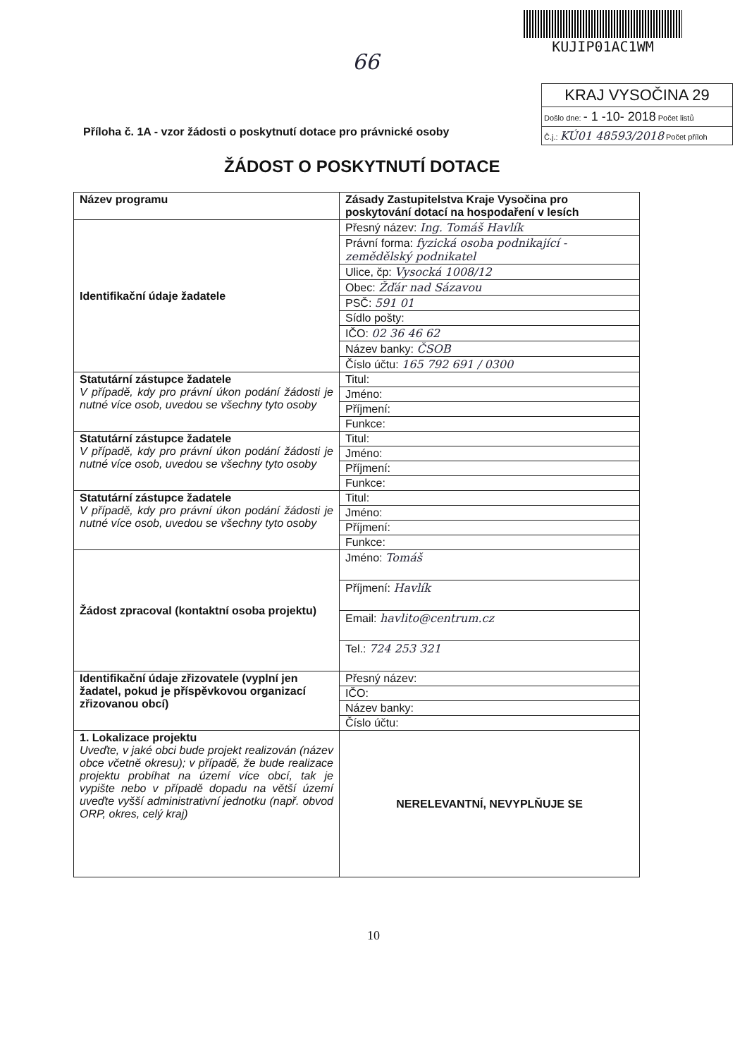KUJIP01AC1WM
66
KRAJ VYSOČINA 29
Došlo dne: - 1 -10- 2018 Počet listů
Č.j.: KÚ01 48593/2018 Počet příloh
Příloha č. 1A - vzor žádosti o poskytnutí dotace pro právnické osoby
ŽÁDOST O POSKYTNUTÍ DOTACE
| Název programu | Zásady Zastupitelstva Kraje Vysočina pro poskytování dotací na hospodaření v lesích |
| Identifikační údaje žadatele | Přesný název: Ing. Tomáš Havlík |
| | Právní forma: fyzická osoba podnikající - zemědělský podnikatel |
| | Ulice, čp: Vysocká 1008/12 |
| | Obec: Žďár nad Sázavou |
| | PSČ: 591 01 |
| | Sídlo pošty: |
| | IČO: 02 36 46 62 |
| | Název banky: ČSOB |
| | Číslo účtu: 165 792 691 / 0300 |
| Statutární zástupce žadatele V případě, kdy pro právní úkon podání žádosti je nutné více osob, uvedou se všechny tyto osoby | Titul: |
| | Jméno: |
| | Příjmení: |
| | Funkce: |
| Statutární zástupce žadatele V případě, kdy pro právní úkon podání žádosti je nutné více osob, uvedou se všechny tyto osoby | Titul: |
| | Jméno: |
| | Příjmení: |
| | Funkce: |
| Statutární zástupce žadatele V případě, kdy pro právní úkon podání žádosti je nutné více osob, uvedou se všechny tyto osoby | Titul: |
| | Jméno: |
| | Příjmení: |
| | Funkce: |
| Žádost zpracoval (kontaktní osoba projektu) | Jméno: Tomáš |
| | Příjmení: Havlík |
| | Email: havlito@centrum.cz |
| | Tel.: 724 253 321 |
| Identifikační údaje zřizovatele (vyplní jen žadatel, pokud je příspěvkovou organizací zřizovanou obcí) | Přesný název: |
| | IČO: |
| | Název banky: |
| | Číslo účtu: |
| 1. Lokalizace projektu Uveďte, v jaké obci bude projekt realizován (název obce včetně okresu); v případě, že bude realizace projektu probíhat na území více obcí, tak je vypište nebo v případě dopadu na větší území uveďte vyšší administrativní jednotku (např. obvod ORP, okres, celý kraj) | NERELEVANTNÍ, NEVYPLŇUJE SE |
10